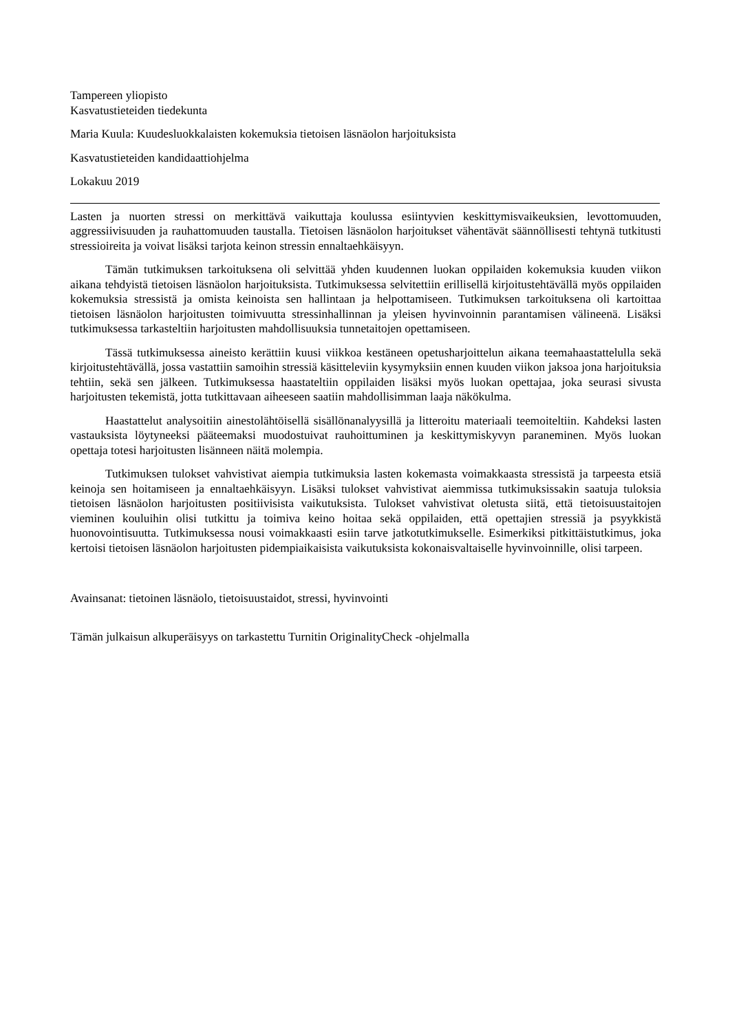Tampereen yliopisto
Kasvatustieteiden tiedekunta
Maria Kuula: Kuudesluokkalaisten kokemuksia tietoisen läsnäolon harjoituksista
Kasvatustieteiden kandidaattiohjelma
Lokakuu 2019
Lasten ja nuorten stressi on merkittävä vaikuttaja koulussa esiintyvien keskittymisvaikeuksien, levottomuuden, aggressiivisuuden ja rauhattomuuden taustalla. Tietoisen läsnäolon harjoitukset vähentävät säännöllisesti tehtynä tutkitusti stressioireita ja voivat lisäksi tarjota keinon stressin ennaltaehkäisyyn.
Tämän tutkimuksen tarkoituksena oli selvittää yhden kuudennen luokan oppilaiden kokemuksia kuuden viikon aikana tehdyistä tietoisen läsnäolon harjoituksista. Tutkimuksessa selvitettiin erillisellä kirjoitustehtävällä myös oppilaiden kokemuksia stressistä ja omista keinoista sen hallintaan ja helpottamiseen. Tutkimuksen tarkoituksena oli kartoittaa tietoisen läsnäolon harjoitusten toimivuutta stressinhallinnan ja yleisen hyvinvoinnin parantamisen välineenä. Lisäksi tutkimuksessa tarkasteltiin harjoitusten mahdollisuuksia tunnetaitojen opettamiseen.
Tässä tutkimuksessa aineisto kerättiin kuusi viikkoa kestäneen opetusharjoittelun aikana teemahaastattelulla sekä kirjoitustehtävällä, jossa vastattiin samoihin stressiä käsitteleviin kysymyksiin ennen kuuden viikon jaksoa jona harjoituksia tehtiin, sekä sen jälkeen. Tutkimuksessa haastateltiin oppilaiden lisäksi myös luokan opettajaa, joka seurasi sivusta harjoitusten tekemistä, jotta tutkittavaan aiheeseen saatiin mahdollisimman laaja näkökulma.
Haastattelut analysoitiin ainestolähtöisellä sisällönanalyysillä ja litteroitu materiaali teemoiteltiin. Kahdeksi lasten vastauksista löytyneeksi pääteemaksi muodostuivat rauhoittuminen ja keskittymiskyvyn paraneminen. Myös luokan opettaja totesi harjoitusten lisänneen näitä molempia.
Tutkimuksen tulokset vahvistivat aiempia tutkimuksia lasten kokemasta voimakkaasta stressistä ja tarpeesta etsiä keinoja sen hoitamiseen ja ennaltaehkäisyyn. Lisäksi tulokset vahvistivat aiemmissa tutkimuksissakin saatuja tuloksia tietoisen läsnäolon harjoitusten positiivisista vaikutuksista. Tulokset vahvistivat oletusta siitä, että tietoisuustaitojen vieminen kouluihin olisi tutkittu ja toimiva keino hoitaa sekä oppilaiden, että opettajien stressiä ja psyykkistä huonovointisuutta. Tutkimuksessa nousi voimakkaasti esiin tarve jatkotutkimukselle. Esimerkiksi pitkittäistutkimus, joka kertoisi tietoisen läsnäolon harjoitusten pidempiaikaisista vaikutuksista kokonaisvaltaiselle hyvinvoinnille, olisi tarpeen.
Avainsanat: tietoinen läsnäolo, tietoisuustaidot, stressi, hyvinvointi
Tämän julkaisun alkuperäisyys on tarkastettu Turnitin OriginalityCheck -ohjelmalla